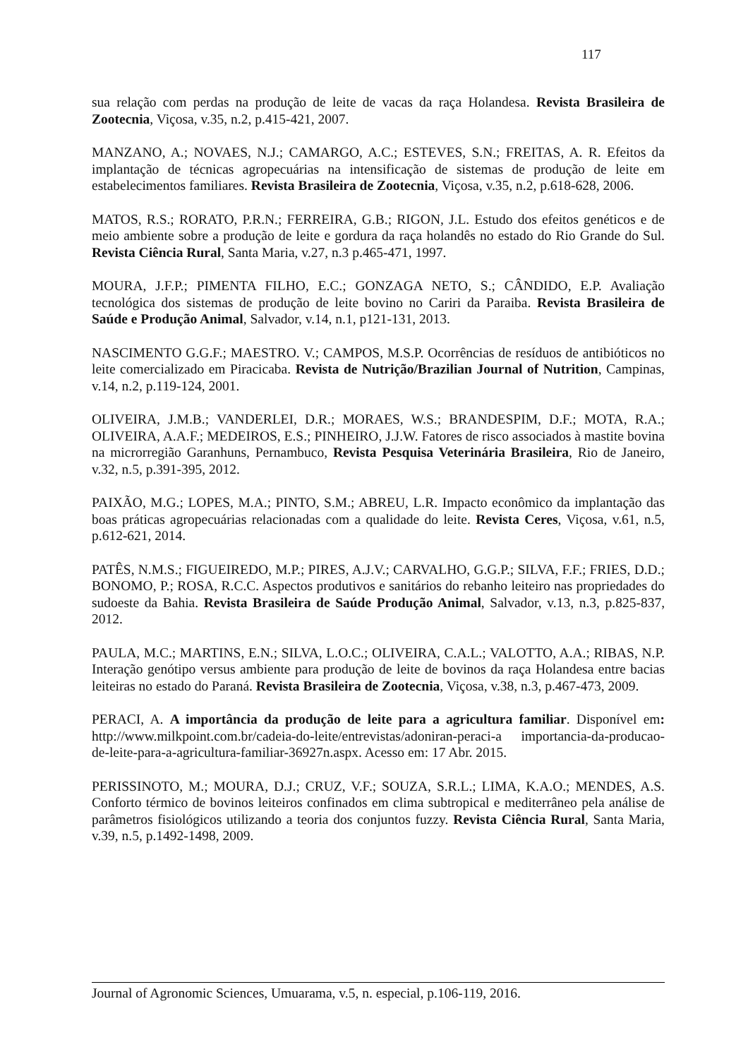117
sua relação com perdas na produção de leite de vacas da raça Holandesa. Revista Brasileira de Zootecnia, Viçosa, v.35, n.2, p.415-421, 2007.
MANZANO, A.; NOVAES, N.J.; CAMARGO, A.C.; ESTEVES, S.N.; FREITAS, A. R. Efeitos da implantação de técnicas agropecuárias na intensificação de sistemas de produção de leite em estabelecimentos familiares. Revista Brasileira de Zootecnia, Viçosa, v.35, n.2, p.618-628, 2006.
MATOS, R.S.; RORATO, P.R.N.; FERREIRA, G.B.; RIGON, J.L. Estudo dos efeitos genéticos e de meio ambiente sobre a produção de leite e gordura da raça holandês no estado do Rio Grande do Sul. Revista Ciência Rural, Santa Maria, v.27, n.3 p.465-471, 1997.
MOURA, J.F.P.; PIMENTA FILHO, E.C.; GONZAGA NETO, S.; CÂNDIDO, E.P. Avaliação tecnológica dos sistemas de produção de leite bovino no Cariri da Paraiba. Revista Brasileira de Saúde e Produção Animal, Salvador, v.14, n.1, p121-131, 2013.
NASCIMENTO G.G.F.; MAESTRO. V.; CAMPOS, M.S.P. Ocorrências de resíduos de antibióticos no leite comercializado em Piracicaba. Revista de Nutrição/Brazilian Journal of Nutrition, Campinas, v.14, n.2, p.119-124, 2001.
OLIVEIRA, J.M.B.; VANDERLEI, D.R.; MORAES, W.S.; BRANDESPIM, D.F.; MOTA, R.A.; OLIVEIRA, A.A.F.; MEDEIROS, E.S.; PINHEIRO, J.J.W. Fatores de risco associados à mastite bovina na microrregião Garanhuns, Pernambuco, Revista Pesquisa Veterinária Brasileira, Rio de Janeiro, v.32, n.5, p.391-395, 2012.
PAIXÃO, M.G.; LOPES, M.A.; PINTO, S.M.; ABREU, L.R. Impacto econômico da implantação das boas práticas agropecuárias relacionadas com a qualidade do leite. Revista Ceres, Viçosa, v.61, n.5, p.612-621, 2014.
PATÊS, N.M.S.; FIGUEIREDO, M.P.; PIRES, A.J.V.; CARVALHO, G.G.P.; SILVA, F.F.; FRIES, D.D.; BONOMO, P.; ROSA, R.C.C. Aspectos produtivos e sanitários do rebanho leiteiro nas propriedades do sudoeste da Bahia. Revista Brasileira de Saúde Produção Animal, Salvador, v.13, n.3, p.825-837, 2012.
PAULA, M.C.; MARTINS, E.N.; SILVA, L.O.C.; OLIVEIRA, C.A.L.; VALOTTO, A.A.; RIBAS, N.P. Interação genótipo versus ambiente para produção de leite de bovinos da raça Holandesa entre bacias leiteiras no estado do Paraná. Revista Brasileira de Zootecnia, Viçosa, v.38, n.3, p.467-473, 2009.
PERACI, A. A importância da produção de leite para a agricultura familiar. Disponível em: http://www.milkpoint.com.br/cadeia-do-leite/entrevistas/adoniran-peraci-a importancia-da-producao-de-leite-para-a-agricultura-familiar-36927n.aspx. Acesso em: 17 Abr. 2015.
PERISSINOTO, M.; MOURA, D.J.; CRUZ, V.F.; SOUZA, S.R.L.; LIMA, K.A.O.; MENDES, A.S. Conforto térmico de bovinos leiteiros confinados em clima subtropical e mediterrâneo pela análise de parâmetros fisiológicos utilizando a teoria dos conjuntos fuzzy. Revista Ciência Rural, Santa Maria, v.39, n.5, p.1492-1498, 2009.
Journal of Agronomic Sciences, Umuarama, v.5, n. especial, p.106-119, 2016.